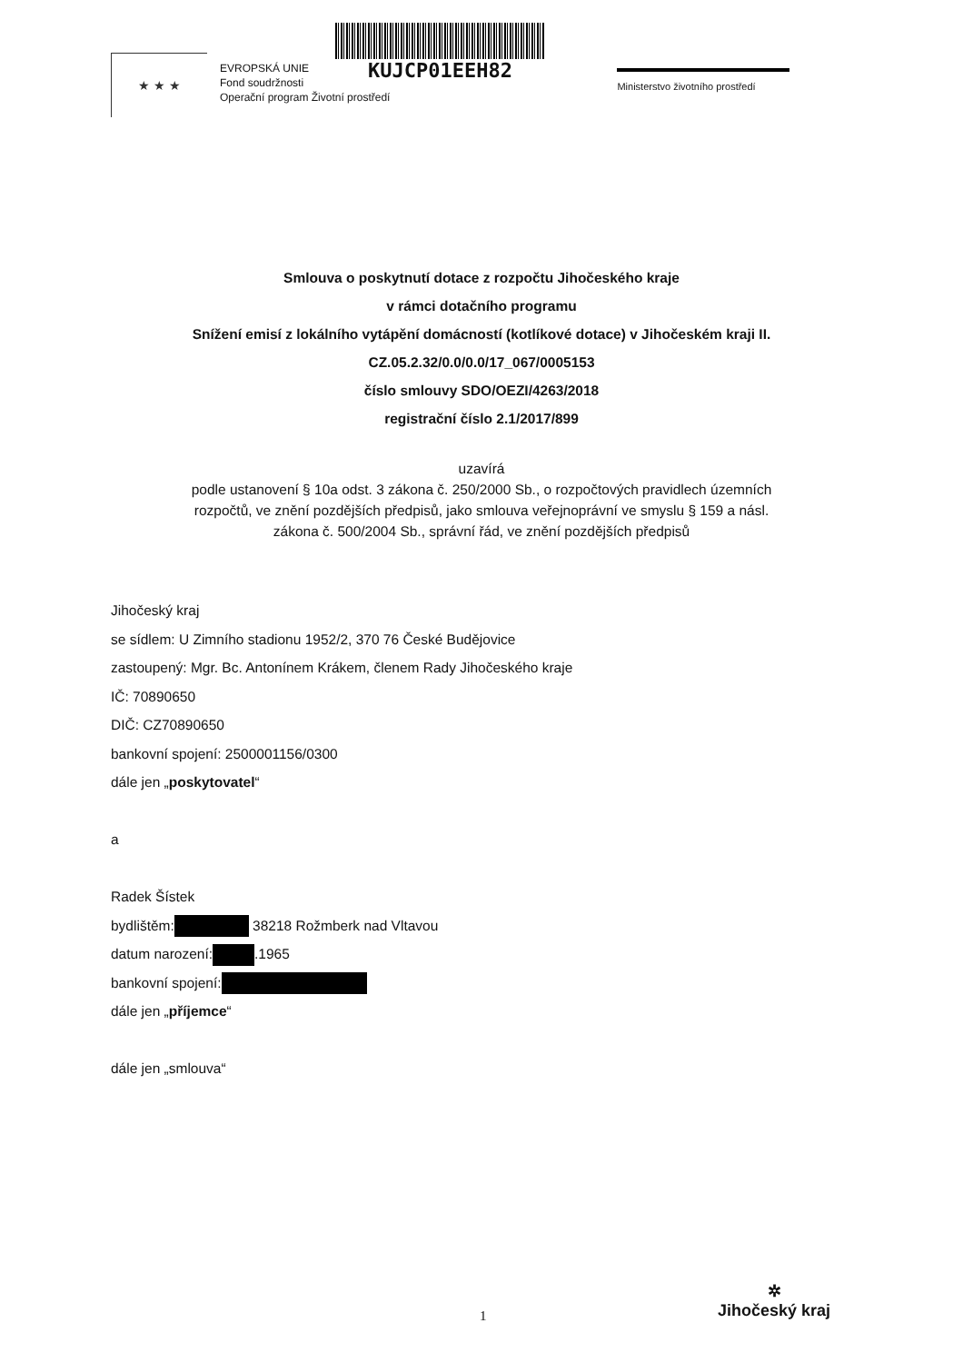★ ★ ★
EVROPSKÁ UNIE
Fond soudržnosti
Operační program Životní prostředí
KUJCP01EEH82
Ministerstvo životního prostředí
Smlouva o poskytnutí dotace z rozpočtu Jihočeského kraje
v rámci dotačního programu
Snížení emisí z lokálního vytápění domácností (kotlíkové dotace) v Jihočeském kraji II.
CZ.05.2.32/0.0/0.0/17_067/0005153
číslo smlouvy SDO/OEZI/4263/2018
registrační číslo 2.1/2017/899
uzavírá
podle ustanovení § 10a odst. 3 zákona č. 250/2000 Sb., o rozpočtových pravidlech územních
rozpočtů, ve znění pozdějších předpisů, jako smlouva veřejnoprávní ve smyslu § 159 a násl.
zákona č. 500/2004 Sb., správní řád, ve znění pozdějších předpisů
Jihočeský kraj
se sídlem: U Zimního stadionu 1952/2, 370 76 České Budějovice
zastoupený: Mgr. Bc. Antonínem Krákem, členem Rady Jihočeského kraje
IČ: 70890650
DIČ: CZ70890650
bankovní spojení: 2500001156/0300
dále jen „poskytovatel“
a
Radek Šístek
bydlištěm: 38218 Rožmberk nad Vltavou
datum narození: .1965
bankovní spojení:
dále jen „příjemce“
dále jen „smlouva“
1
✲
Jihočeský kraj